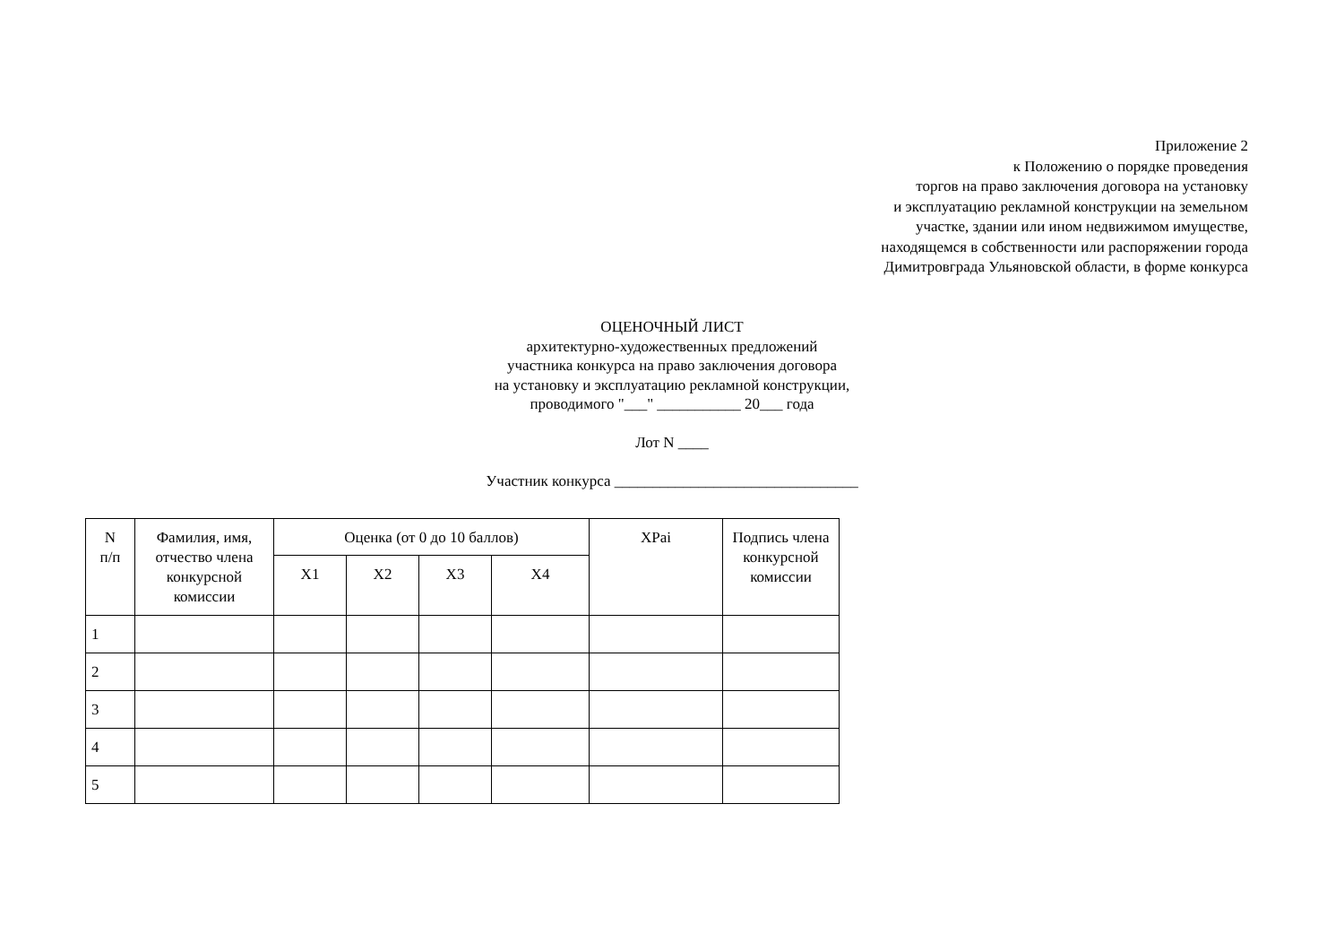Приложение 2
к Положению о порядке проведения
торгов на право заключения договора на установку
и эксплуатацию рекламной конструкции на земельном
участке, здании или ином недвижимом имуществе,
находящемся в собственности или распоряжении города
Димитровграда Ульяновской области, в форме конкурса
ОЦЕНОЧНЫЙ ЛИСТ
архитектурно-художественных предложений
участника конкурса на право заключения договора
на установку и эксплуатацию рекламной конструкции,
проводимого "___" ___________ 20___ года
Лот N ____
Участник конкурса ________________________________
| N п/п | Фамилия, имя, отчество члена конкурсной комиссии | Оценка (от 0 до 10 баллов) | | | | XPai | Подпись члена конкурсной комиссии |
| --- | --- | --- | --- | --- | --- | --- | --- |
| | | X1 | X2 | X3 | X4 | | |
| 1 | | | | | | | |
| 2 | | | | | | | |
| 3 | | | | | | | |
| 4 | | | | | | | |
| 5 | | | | | | | |